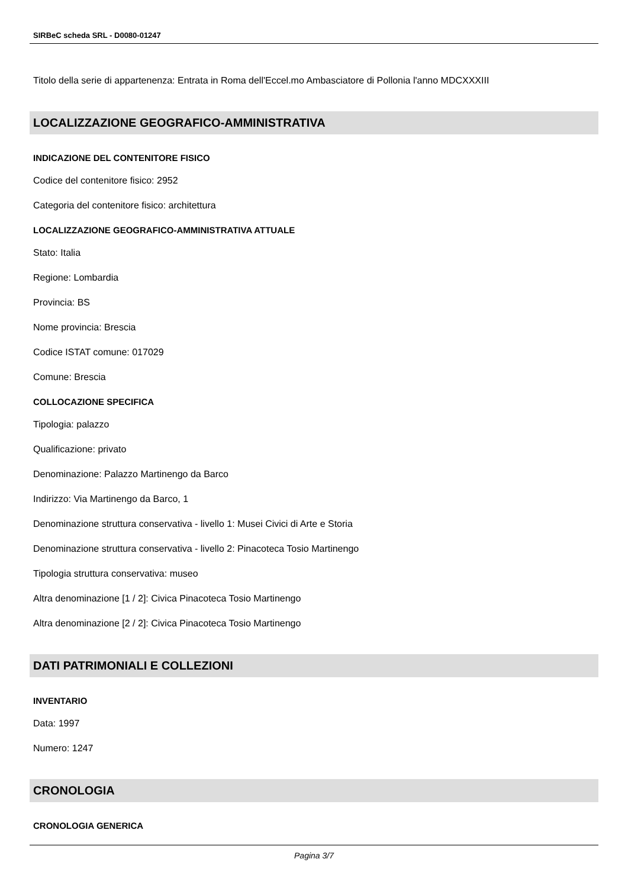SIRBeC scheda SRL - D0080-01247
Titolo della serie di appartenenza: Entrata in Roma dell'Eccel.mo Ambasciatore di Pollonia l'anno MDCXXXIII
LOCALIZZAZIONE GEOGRAFICO-AMMINISTRATIVA
INDICAZIONE DEL CONTENITORE FISICO
Codice del contenitore fisico: 2952
Categoria del contenitore fisico: architettura
LOCALIZZAZIONE GEOGRAFICO-AMMINISTRATIVA ATTUALE
Stato: Italia
Regione: Lombardia
Provincia: BS
Nome provincia: Brescia
Codice ISTAT comune: 017029
Comune: Brescia
COLLOCAZIONE SPECIFICA
Tipologia: palazzo
Qualificazione: privato
Denominazione: Palazzo Martinengo da Barco
Indirizzo: Via Martinengo da Barco, 1
Denominazione struttura conservativa - livello 1: Musei Civici di Arte e Storia
Denominazione struttura conservativa - livello 2: Pinacoteca Tosio Martinengo
Tipologia struttura conservativa: museo
Altra denominazione [1 / 2]: Civica Pinacoteca Tosio Martinengo
Altra denominazione [2 / 2]: Civica Pinacoteca Tosio Martinengo
DATI PATRIMONIALI E COLLEZIONI
INVENTARIO
Data: 1997
Numero: 1247
CRONOLOGIA
CRONOLOGIA GENERICA
Pagina 3/7